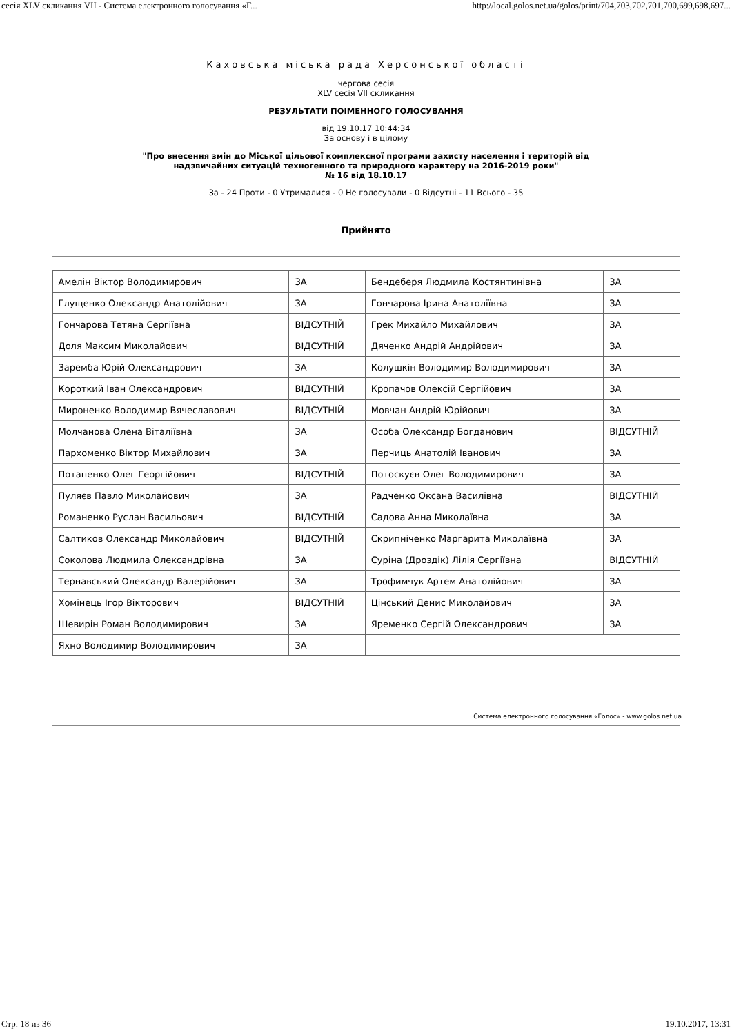сесія XLV скликання VII - Система електронного голосування «Г... http://local.golos.net.ua/golos/print/704,703,702,701,700,699,698,697...
Каховська міська рада Херсонської області
чергова сесія
XLV сесія VII скликання
РЕЗУЛЬТАТИ ПОІМЕННОГО ГОЛОСУВАННЯ
від 19.10.17 10:44:34
За основу і в цілому
"Про внесення змін до Міської цільової комплексної програми захисту населення і територій від
надзвичайних ситуацій техногенного та природного характеру на 2016-2019 роки"
№ 16 від 18.10.17
За - 24 Проти - 0 Утрималися - 0 Не голосували - 0 Відсутні - 11 Всього - 35
Прийнято
| Амелін Віктор Володимирович | ЗА | Бендеберя Людмила Костянтинівна | ЗА |
| Глущенко Олександр Анатолійович | ЗА | Гончарова Ірина Анатоліївна | ЗА |
| Гончарова Тетяна Сергіївна | ВІДСУТНІЙ | Грек Михайло Михайлович | ЗА |
| Доля Максим Миколайович | ВІДСУТНІЙ | Дяченко Андрій Андрійович | ЗА |
| Заремба Юрій Олександрович | ЗА | Колушкін Володимир Володимирович | ЗА |
| Короткий Іван Олександрович | ВІДСУТНІЙ | Кропачов Олексій Сергійович | ЗА |
| Мироненко Володимир Вячеславович | ВІДСУТНІЙ | Мовчан Андрій Юрійович | ЗА |
| Молчанова Олена Віталіївна | ЗА | Особа Олександр Богданович | ВІДСУТНІЙ |
| Пархоменко Віктор Михайлович | ЗА | Перчиць Анатолій Іванович | ЗА |
| Потапенко Олег Георгійович | ВІДСУТНІЙ | Потоскуєв Олег Володимирович | ЗА |
| Пуляєв Павло Миколайович | ЗА | Радченко Оксана Василівна | ВІДСУТНІЙ |
| Романенко Руслан Васильович | ВІДСУТНІЙ | Садова Анна Миколаївна | ЗА |
| Салтиков Олександр Миколайович | ВІДСУТНІЙ | Скрипніченко Маргарита Миколаївна | ЗА |
| Соколова Людмила Олександрівна | ЗА | Суріна (Дроздік) Лілія Сергіївна | ВІДСУТНІЙ |
| Тернавський Олександр Валерійович | ЗА | Трофимчук Артем Анатолійович | ЗА |
| Хомінець Ігор Вікторович | ВІДСУТНІЙ | Цінський Денис Миколайович | ЗА |
| Шевирін Роман Володимирович | ЗА | Яременко Сергій Олександрович | ЗА |
| Яхно Володимир Володимирович | ЗА | | |
Система електронного голосування «Голос» - www.golos.net.ua
Стр. 18 из 36 19.10.2017, 13:31